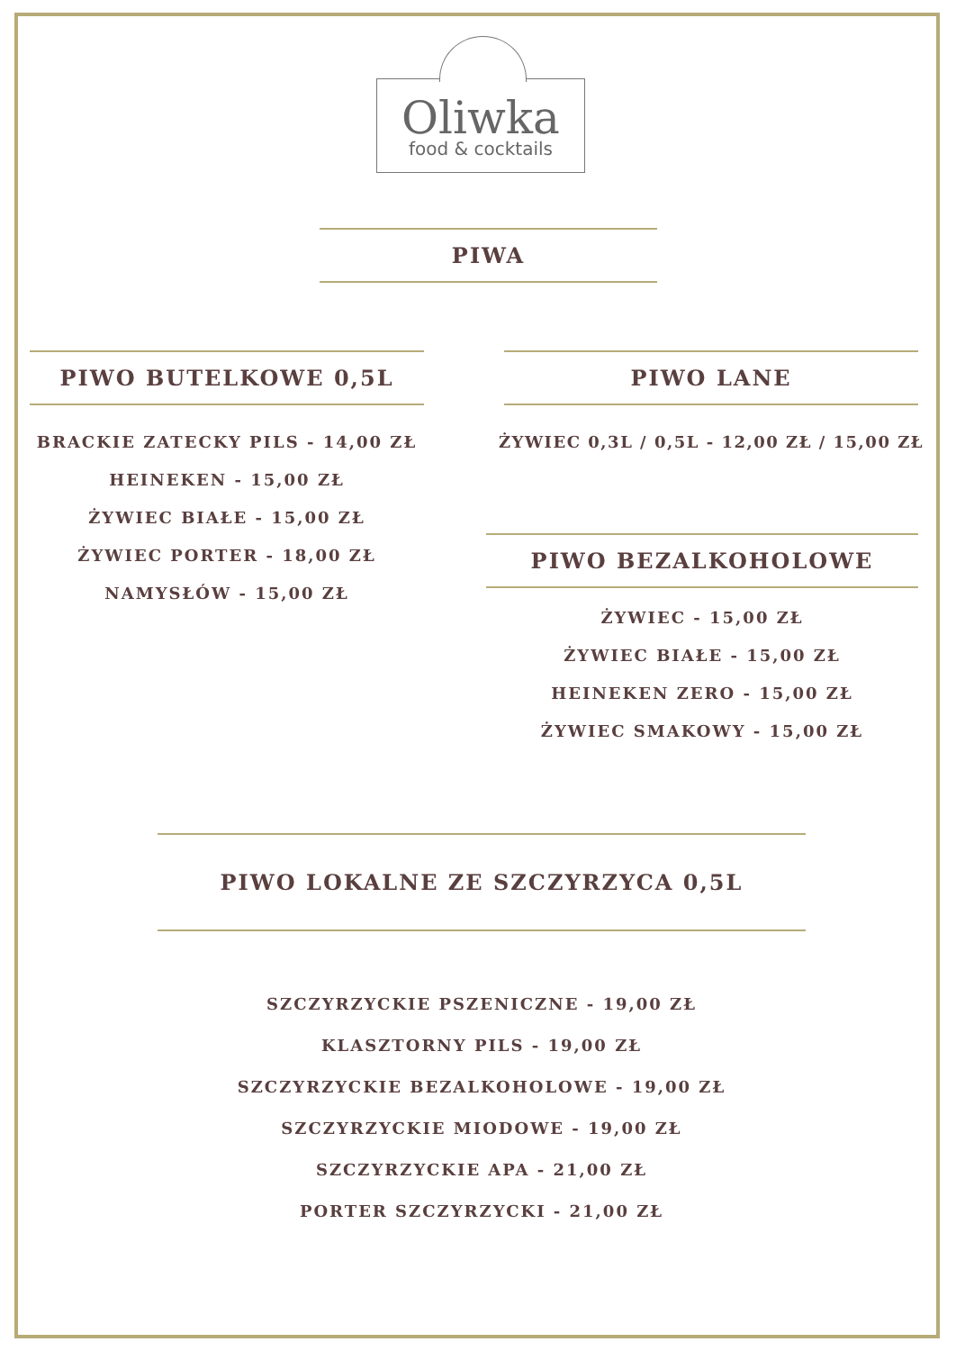Oliwka
food & cocktails
PIWA
PIWO BUTELKOWE 0,5L
BRACKIE ZATECKY PILS - 14,00 ZŁ
HEINEKEN - 15,00 ZŁ
ŻYWIEC BIAŁE - 15,00 ZŁ
ŻYWIEC PORTER - 18,00 ZŁ
NAMYSŁÓW - 15,00 ZŁ
PIWO LANE
ŻYWIEC 0,3L / 0,5L - 12,00 ZŁ / 15,00 ZŁ
PIWO BEZALKOHOLOWE
ŻYWIEC - 15,00 ZŁ
ŻYWIEC BIAŁE - 15,00 ZŁ
HEINEKEN ZERO - 15,00 ZŁ
ŻYWIEC SMAKOWY - 15,00 ZŁ
PIWO LOKALNE ZE SZCZYRZYCA 0,5L
SZCZYRZYCKIE PSZENICZNE - 19,00 ZŁ
KLASZTORNY PILS - 19,00 ZŁ
SZCZYRZYCKIE BEZALKOHOLOWE - 19,00 ZŁ
SZCZYRZYCKIE MIODOWE - 19,00 ZŁ
SZCZYRZYCKIE APA - 21,00 ZŁ
PORTER SZCZYRZYCKI - 21,00 ZŁ